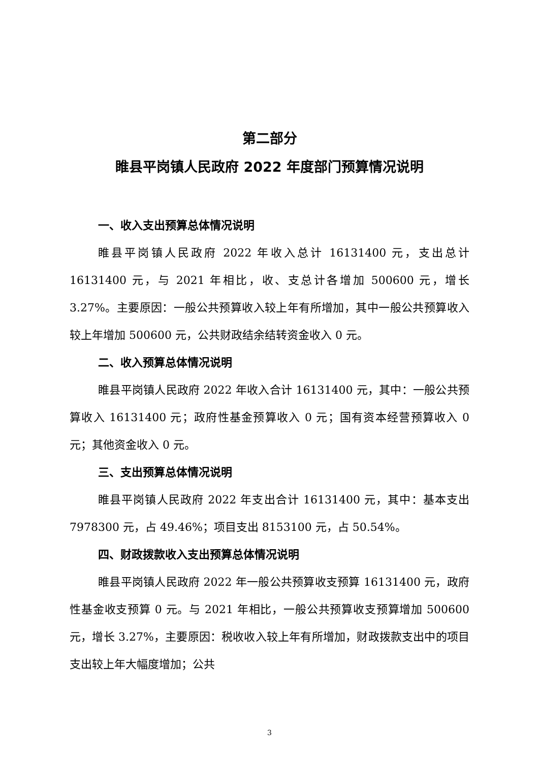第二部分
睢县平岗镇人民政府 2022 年度部门预算情况说明
一、收入支出预算总体情况说明
睢县平岗镇人民政府 2022 年收入总计 16131400 元，支出总计 16131400 元，与 2021 年相比，收、支总计各增加 500600 元，增长 3.27%。主要原因：一般公共预算收入较上年有所增加，其中一般公共预算收入较上年增加 500600 元，公共财政结余结转资金收入 0 元。
二、收入预算总体情况说明
睢县平岗镇人民政府 2022 年收入合计 16131400 元，其中：一般公共预算收入 16131400 元；政府性基金预算收入 0 元；国有资本经营预算收入 0 元；其他资金收入 0 元。
三、支出预算总体情况说明
睢县平岗镇人民政府 2022 年支出合计 16131400 元，其中：基本支出 7978300 元，占 49.46%；项目支出 8153100 元，占 50.54%。
四、财政拨款收入支出预算总体情况说明
睢县平岗镇人民政府 2022 年一般公共预算收支预算 16131400 元，政府性基金收支预算 0 元。与 2021 年相比，一般公共预算收支预算增加 500600 元，增长 3.27%，主要原因：税收收入较上年有所增加，财政拨款支出中的项目支出较上年大幅度增加；公共
3